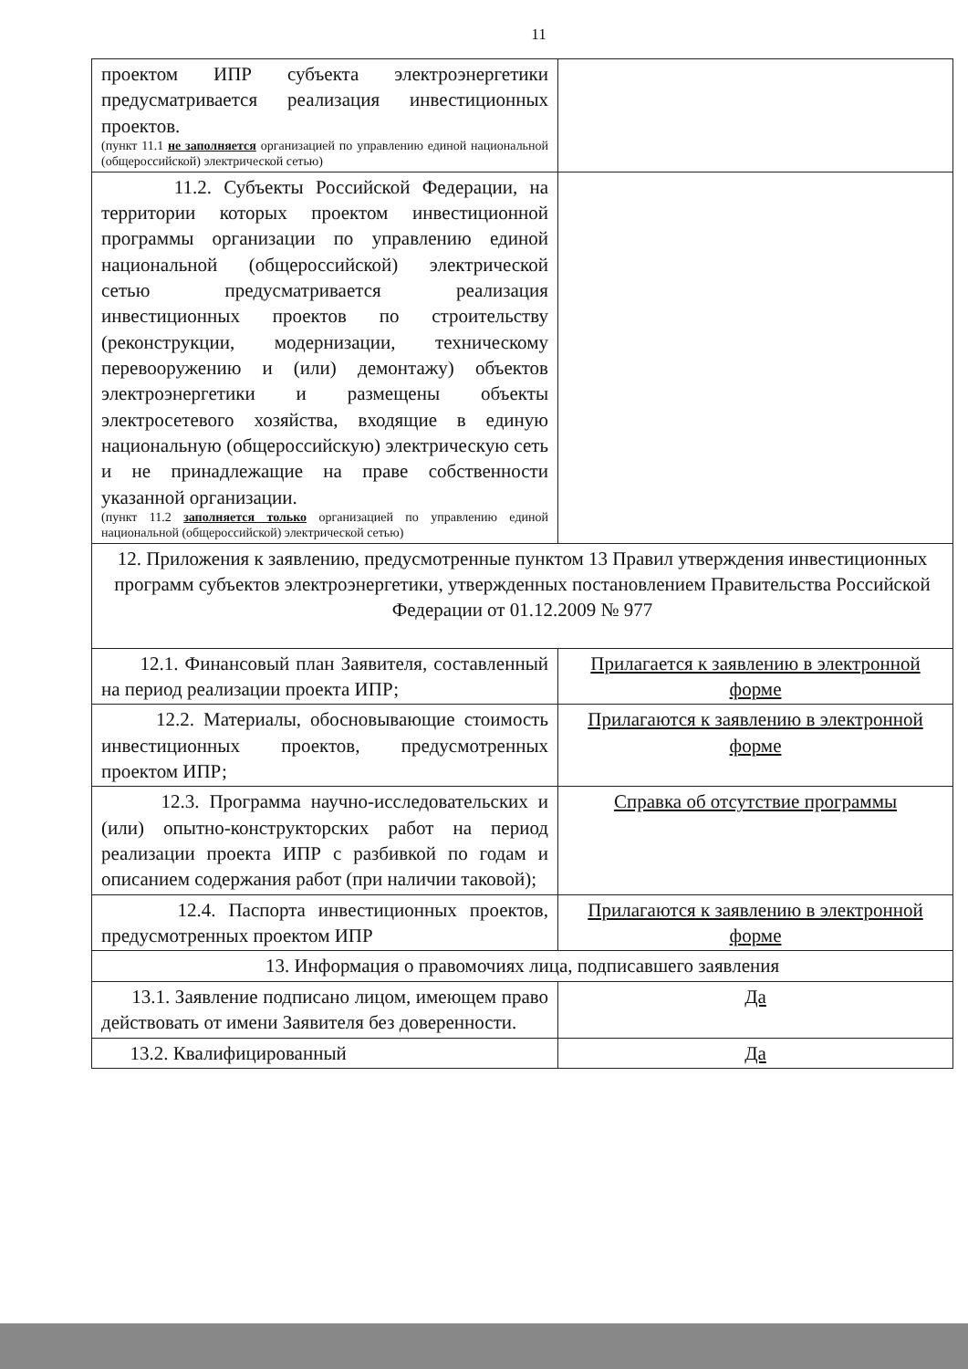11
| проектом ИПР субъекта электроэнергетики предусматривается реализация инвестиционных проектов. (пункт 11.1 не заполняется организацией по управлению единой национальной (общероссийской) электрической сетью) | |
| 11.2. Субъекты Российской Федерации, на территории которых проектом инвестиционной программы организации по управлению единой национальной (общероссийской) электрической сетью предусматривается реализация инвестиционных проектов по строительству (реконструкции, модернизации, техническому перевооружению и (или) демонтажу) объектов электроэнергетики и размещены объекты электросетевого хозяйства, входящие в единую национальную (общероссийскую) электрическую сеть и не принадлежащие на праве собственности указанной организации. (пункт 11.2 заполняется только организацией по управлению единой национальной (общероссийской) электрической сетью) | |
| 12. Приложения к заявлению, предусмотренные пунктом 13 Правил утверждения инвестиционных программ субъектов электроэнергетики, утвержденных постановлением Правительства Российской Федерации от 01.12.2009 № 977 | |
| 12.1. Финансовый план Заявителя, составленный на период реализации проекта ИПР; | Прилагается к заявлению в электронной форме |
| 12.2. Материалы, обосновывающие стоимость инвестиционных проектов, предусмотренных проектом ИПР; | Прилагаются к заявлению в электронной форме |
| 12.3. Программа научно-исследовательских и (или) опытно-конструкторских работ на период реализации проекта ИПР с разбивкой по годам и описанием содержания работ (при наличии таковой); | Справка об отсутствие программы |
| 12.4. Паспорта инвестиционных проектов, предусмотренных проектом ИПР | Прилагаются к заявлению в электронной форме |
| 13. Информация о правомочиях лица, подписавшего заявления | |
| 13.1. Заявление подписано лицом, имеющем право действовать от имени Заявителя без доверенности. | Да |
| 13.2. Квалифицированный | Да |